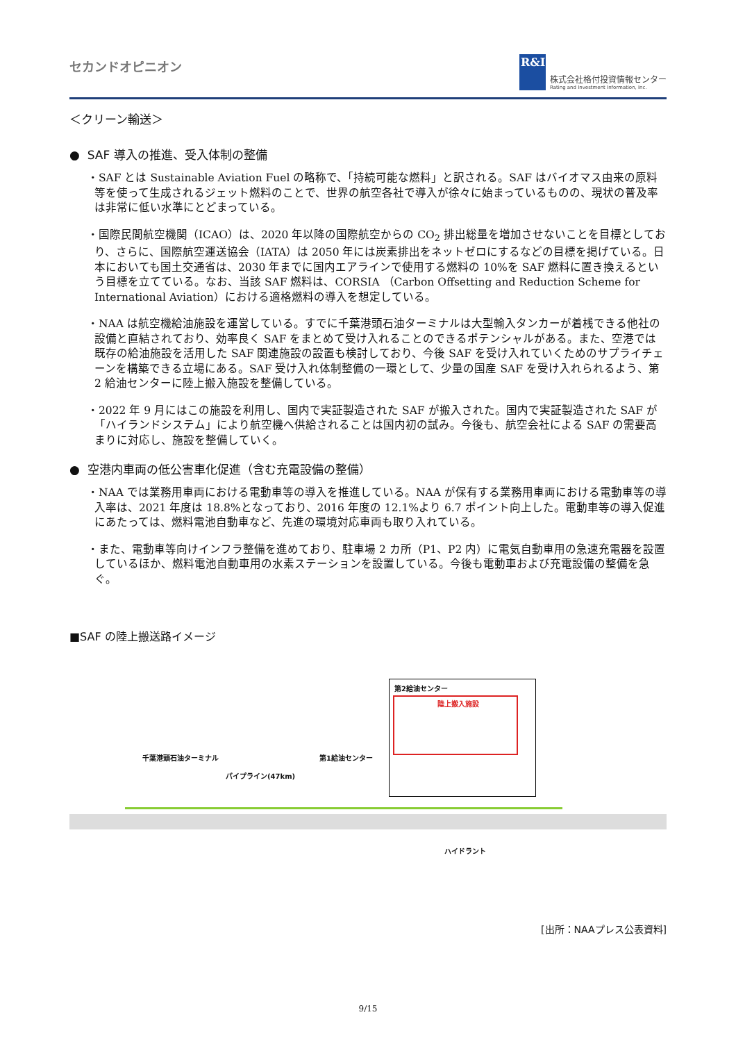セカンドオピニオン
R&I
株式会社格付投資情報センター
Rating and Investment Information, Inc.
＜クリーン輸送＞
● SAF 導入の推進、受入体制の整備
・SAF とは Sustainable Aviation Fuel の略称で、「持続可能な燃料」と訳される。SAF はバイオマス由来の原料等を使って生成されるジェット燃料のことで、世界の航空各社で導入が徐々に始まっているものの、現状の普及率は非常に低い水準にとどまっている。
・国際民間航空機関（ICAO）は、2020 年以降の国際航空からの CO<sub>2</sub> 排出総量を増加させないことを目標としており、さらに、国際航空運送協会（IATA）は 2050 年には炭素排出をネットゼロにするなどの目標を掲げている。日本においても国土交通省は、2030 年までに国内エアラインで使用する燃料の 10%を SAF 燃料に置き換えるという目標を立てている。なお、当該 SAF 燃料は、CORSIA （Carbon Offsetting and Reduction Scheme for International Aviation）における適格燃料の導入を想定している。
・NAA は航空機給油施設を運営している。すでに千葉港頭石油ターミナルは大型輸入タンカーが着桟できる他社の設備と直結されており、効率良く SAF をまとめて受け入れることのできるポテンシャルがある。また、空港では既存の給油施設を活用した SAF 関連施設の設置も検討しており、今後 SAF を受け入れていくためのサプライチェーンを構築できる立場にある。SAF 受け入れ体制整備の一環として、少量の国産 SAF を受け入れられるよう、第 2 給油センターに陸上搬入施設を整備している。
・2022 年 9 月にはこの施設を利用し、国内で実証製造された SAF が搬入された。国内で実証製造された SAF が「ハイランドシステム」により航空機へ供給されることは国内初の試み。今後も、航空会社による SAF の需要高まりに対応し、施設を整備していく。
● 空港内車両の低公害車化促進（含む充電設備の整備）
・NAA では業務用車両における電動車等の導入を推進している。NAA が保有する業務用車両における電動車等の導入率は、2021 年度は 18.8%となっており、2016 年度の 12.1%より 6.7 ポイント向上した。電動車等の導入促進にあたっては、燃料電池自動車など、先進の環境対応車両も取り入れている。
・また、電動車等向けインフラ整備を進めており、駐車場 2 カ所（P1、P2 内）に電気自動車用の急速充電器を設置しているほか、燃料電池自動車用の水素ステーションを設置している。今後も電動車および充電設備の整備を急ぐ。
■SAF の陸上搬送路イメージ
第2給油センター
陸上搬入施設
千葉港頭石油ターミナル
パイプライン(47km)
第1給油センター
ハイドラント
[出所：NAAプレス公表資料]
9/15